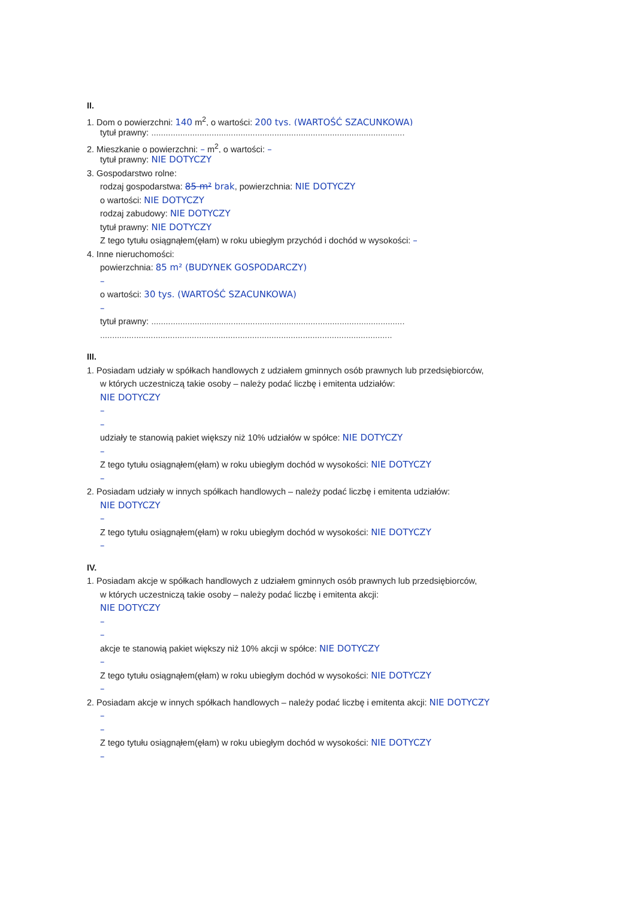II.
1. Dom o powierzchni: 140 m<sup>2</sup>, o wartości: 200 tys. (WARTOŚĆ SZACUNKOWA)
tytuł prawny: .........................................................................................................
2. Mieszkanie o powierzchni: – m<sup>2</sup>, o wartości: –
tytuł prawny: NIE DOTYCZY
3. Gospodarstwo rolne:
rodzaj gospodarstwa: 85 m² brak, powierzchnia: NIE DOTYCZY
o wartości: NIE DOTYCZY
rodzaj zabudowy: NIE DOTYCZY
tytuł prawny: NIE DOTYCZY
Z tego tytułu osiągnąłem(ęłam) w roku ubiegłym przychód i dochód w wysokości: –
4. Inne nieruchomości:
powierzchnia: 85 m² (BUDYNEK GOSPODARCZY)
–
o wartości: 30 tys. (WARTOŚĆ SZACUNKOWA)
–
tytuł prawny: .........................................................................................................
.........................................................................................................................
III.
1. Posiadam udziały w spółkach handlowych z udziałem gminnych osób prawnych lub przedsiębiorców,
w których uczestniczą takie osoby – należy podać liczbę i emitenta udziałów:
NIE DOTYCZY
–
–
udziały te stanowią pakiet większy niż 10% udziałów w spółce: NIE DOTYCZY
–
Z tego tytułu osiągnąłem(ęłam) w roku ubiegłym dochód w wysokości: NIE DOTYCZY
–
2. Posiadam udziały w innych spółkach handlowych – należy podać liczbę i emitenta udziałów:
NIE DOTYCZY
–
Z tego tytułu osiągnąłem(ęłam) w roku ubiegłym dochód w wysokości: NIE DOTYCZY
–
IV.
1. Posiadam akcje w spółkach handlowych z udziałem gminnych osób prawnych lub przedsiębiorców,
w których uczestniczą takie osoby – należy podać liczbę i emitenta akcji:
NIE DOTYCZY
–
–
akcje te stanowią pakiet większy niż 10% akcji w spółce: NIE DOTYCZY
–
Z tego tytułu osiągnąłem(ęłam) w roku ubiegłym dochód w wysokości: NIE DOTYCZY
–
2. Posiadam akcje w innych spółkach handlowych – należy podać liczbę i emitenta akcji: NIE DOTYCZY
–
–
Z tego tytułu osiągnąłem(ęłam) w roku ubiegłym dochód w wysokości: NIE DOTYCZY
–